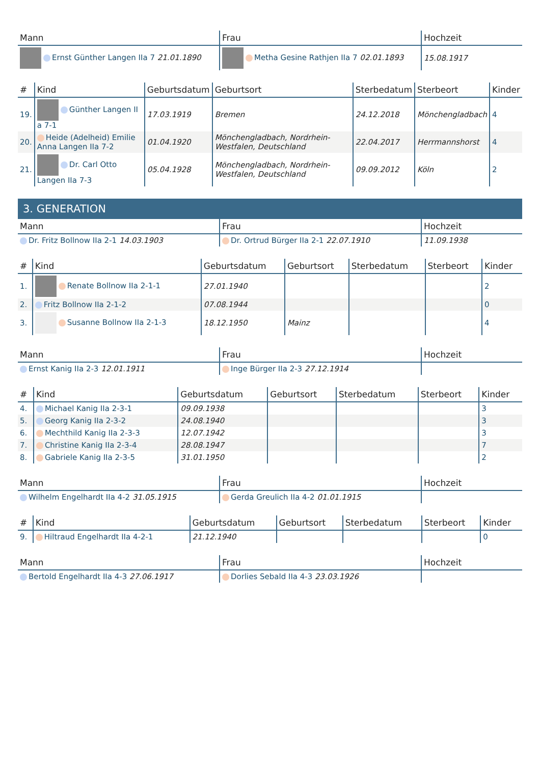| Mann | Frau | Hochzeit |
| --- | --- | --- |
| Ernst Günther Langen IIa 7 21.01.1890 | Metha Gesine Rathjen IIa 7 02.01.1893 | 15.08.1917 |
| # | Kind | Geburtsdatum | Geburtsort | Sterbedatum | Sterbeort | Kinder |
| --- | --- | --- | --- | --- | --- | --- |
| 19. | Günther Langen II a 7-1 | 17.03.1919 | Bremen | 24.12.2018 | Mönchengladbach | 4 |
| 20. | Heide (Adelheid) Emilie Anna Langen IIa 7-2 | 01.04.1920 | Mönchengladbach, Nordrhein-Westfalen, Deutschland | 22.04.2017 | Herrmannshorst | 4 |
| 21. | Dr. Carl Otto Langen IIa 7-3 | 05.04.1928 | Mönchengladbach, Nordrhein-Westfalen, Deutschland | 09.09.2012 | Köln | 2 |
3. GENERATION
| Mann | Frau | Hochzeit |
| --- | --- | --- |
| Dr. Fritz Bollnow IIa 2-1 14.03.1903 | Dr. Ortrud Bürger IIa 2-1 22.07.1910 | 11.09.1938 |
| # | Kind | Geburtsdatum | Geburtsort | Sterbedatum | Sterbeort | Kinder |
| --- | --- | --- | --- | --- | --- | --- |
| 1. | Renate Bollnow IIa 2-1-1 | 27.01.1940 | | | | 2 |
| 2. | Fritz Bollnow IIa 2-1-2 | 07.08.1944 | | | | 0 |
| 3. | Susanne Bollnow IIa 2-1-3 | 18.12.1950 | Mainz | | | 4 |
| Mann | Frau | Hochzeit |
| --- | --- | --- |
| Ernst Kanig IIa 2-3 12.01.1911 | Inge Bürger IIa 2-3 27.12.1914 | |
| # | Kind | Geburtsdatum | Geburtsort | Sterbedatum | Sterbeort | Kinder |
| --- | --- | --- | --- | --- | --- | --- |
| 4. | Michael Kanig IIa 2-3-1 | 09.09.1938 | | | | 3 |
| 5. | Georg Kanig IIa 2-3-2 | 24.08.1940 | | | | 3 |
| 6. | Mechthild Kanig IIa 2-3-3 | 12.07.1942 | | | | 3 |
| 7. | Christine Kanig IIa 2-3-4 | 28.08.1947 | | | | 7 |
| 8. | Gabriele Kanig IIa 2-3-5 | 31.01.1950 | | | | 2 |
| Mann | Frau | Hochzeit |
| --- | --- | --- |
| Wilhelm Engelhardt IIa 4-2 31.05.1915 | Gerda Greulich IIa 4-2 01.01.1915 | |
| # | Kind | Geburtsdatum | Geburtsort | Sterbedatum | Sterbeort | Kinder |
| --- | --- | --- | --- | --- | --- | --- |
| 9. | Hiltraud Engelhardt IIa 4-2-1 | 21.12.1940 | | | | 0 |
| Mann | Frau | Hochzeit |
| --- | --- | --- |
| Bertold Engelhardt IIa 4-3 27.06.1917 | Dorlies Sebald IIa 4-3 23.03.1926 | |